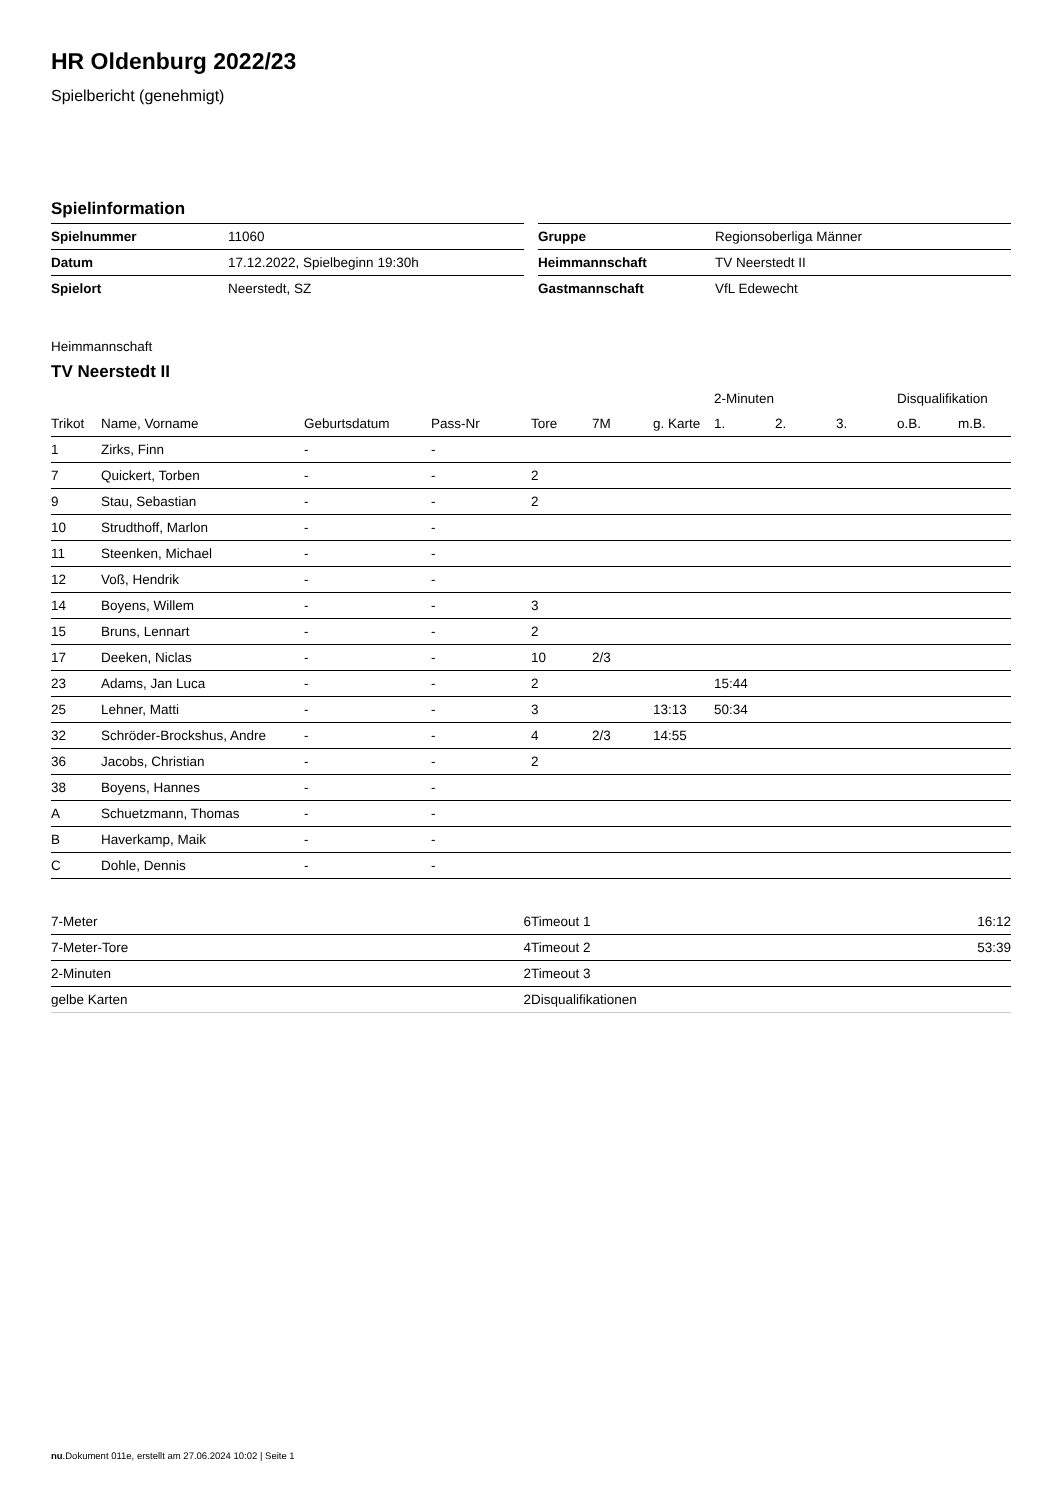HR Oldenburg 2022/23
Spielbericht (genehmigt)
Spielinformation
| Spielnummer | 11060 |
| Datum | 17.12.2022, Spielbeginn 19:30h |
| Spielort | Neerstedt, SZ |
| Gruppe | Regionsoberliga Männer |
| Heimmannschaft | TV Neerstedt II |
| Gastmannschaft | VfL Edewecht |
Heimmannschaft
TV Neerstedt II
| | | | | | | | 2-Minuten | | | Disqualifikation | |
| --- | --- | --- | --- | --- | --- | --- | --- | --- | --- | --- | --- |
| Trikot | Name, Vorname | Geburtsdatum | Pass-Nr | Tore | 7M | g. Karte | 1. | 2. | 3. | o.B. | m.B. |
| 1 | Zirks, Finn | - | - | | | | | | | | |
| 7 | Quickert, Torben | - | - | 2 | | | | | | | |
| 9 | Stau, Sebastian | - | - | 2 | | | | | | | |
| 10 | Strudthoff, Marlon | - | - | | | | | | | | |
| 11 | Steenken, Michael | - | - | | | | | | | | |
| 12 | Voß, Hendrik | - | - | | | | | | | | |
| 14 | Boyens, Willem | - | - | 3 | | | | | | | |
| 15 | Bruns, Lennart | - | - | 2 | | | | | | | |
| 17 | Deeken, Niclas | - | - | 10 | 2/3 | | | | | | |
| 23 | Adams, Jan Luca | - | - | 2 | | | 15:44 | | | | |
| 25 | Lehner, Matti | - | - | 3 | | 13:13 | 50:34 | | | | |
| 32 | Schröder-Brockshus, Andre | - | - | 4 | 2/3 | 14:55 | | | | | |
| 36 | Jacobs, Christian | - | - | 2 | | | | | | | |
| 38 | Boyens, Hannes | - | - | | | | | | | | |
| A | Schuetzmann, Thomas | - | - | | | | | | | | |
| B | Haverkamp, Maik | - | - | | | | | | | | |
| C | Dohle, Dennis | - | - | | | | | | | | |
| 7-Meter | 6 |
| 7-Meter-Tore | 4 |
| 2-Minuten | 2 |
| gelbe Karten | 2 |
| Timeout 1 | 16:12 |
| Timeout 2 | 53:39 |
| Timeout 3 | |
| Disqualifikationen | |
nu.Dokument 011e, erstellt am 27.06.2024 10:02 | Seite 1